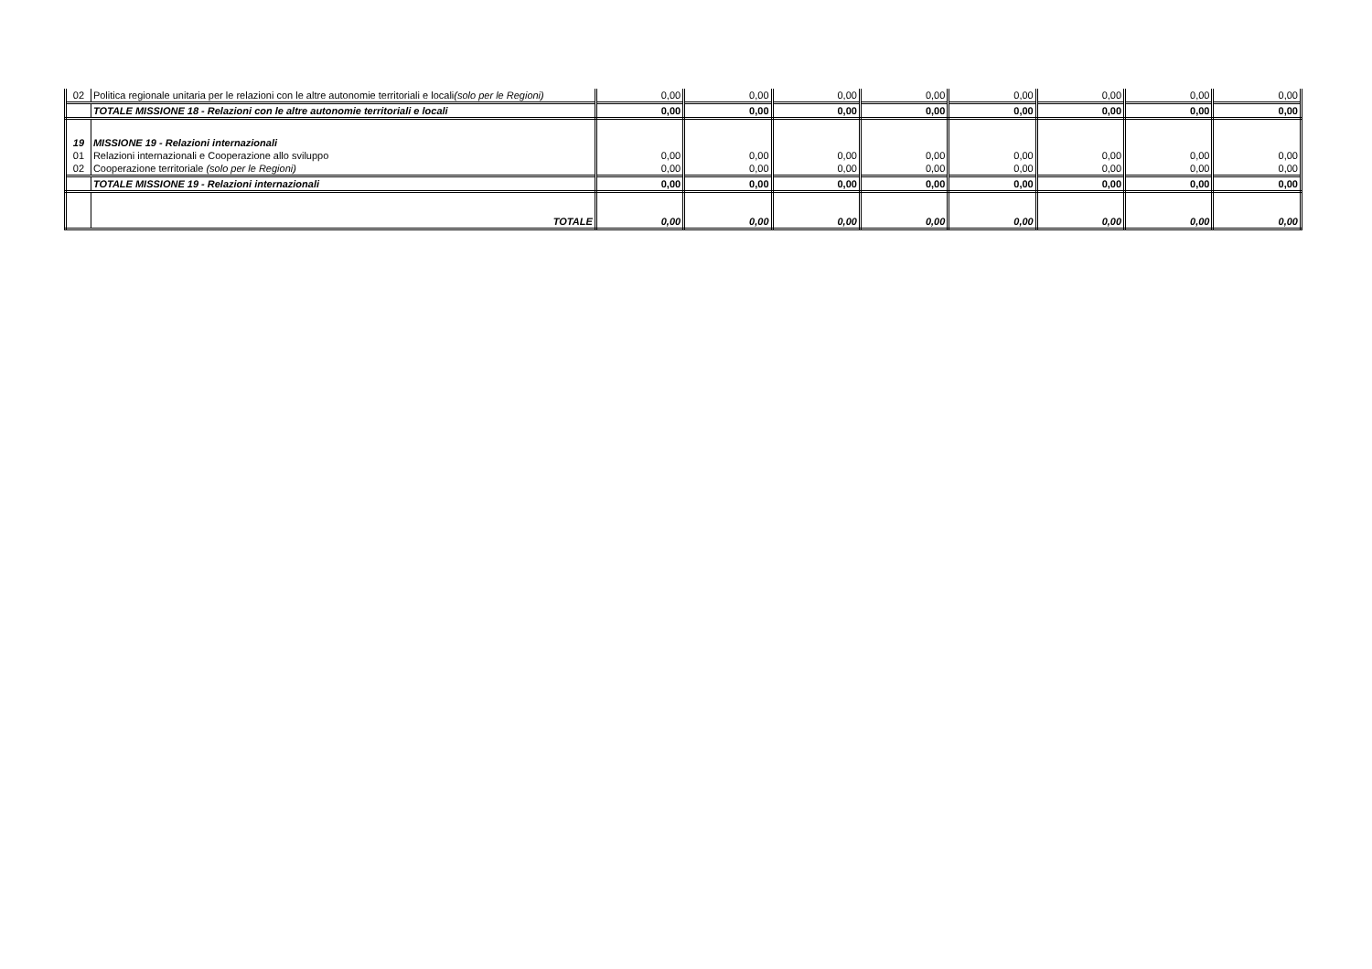| 02 | Politica regionale unitaria per le relazioni con le altre autonomie territoriali e locali (solo per le Regioni) | 0,00 | 0,00 | 0,00 | 0,00 | 0,00 | 0,00 | 0,00 | 0,00 |
| | TOTALE MISSIONE 18 - Relazioni con le altre autonomie territoriali e locali | 0,00 | 0,00 | 0,00 | 0,00 | 0,00 | 0,00 | 0,00 | 0,00 |
| 19 | MISSIONE 19 - Relazioni internazionali | | | | | | | | |
| 01 | Relazioni internazionali e Cooperazione allo sviluppo | 0,00 | 0,00 | 0,00 | 0,00 | 0,00 | 0,00 | 0,00 | 0,00 |
| 02 | Cooperazione territoriale (solo per le Regioni) | 0,00 | 0,00 | 0,00 | 0,00 | 0,00 | 0,00 | 0,00 | 0,00 |
| | TOTALE MISSIONE 19 - Relazioni internazionali | 0,00 | 0,00 | 0,00 | 0,00 | 0,00 | 0,00 | 0,00 | 0,00 |
| | TOTALE | 0,00 | 0,00 | 0,00 | 0,00 | 0,00 | 0,00 | 0,00 | 0,00 |